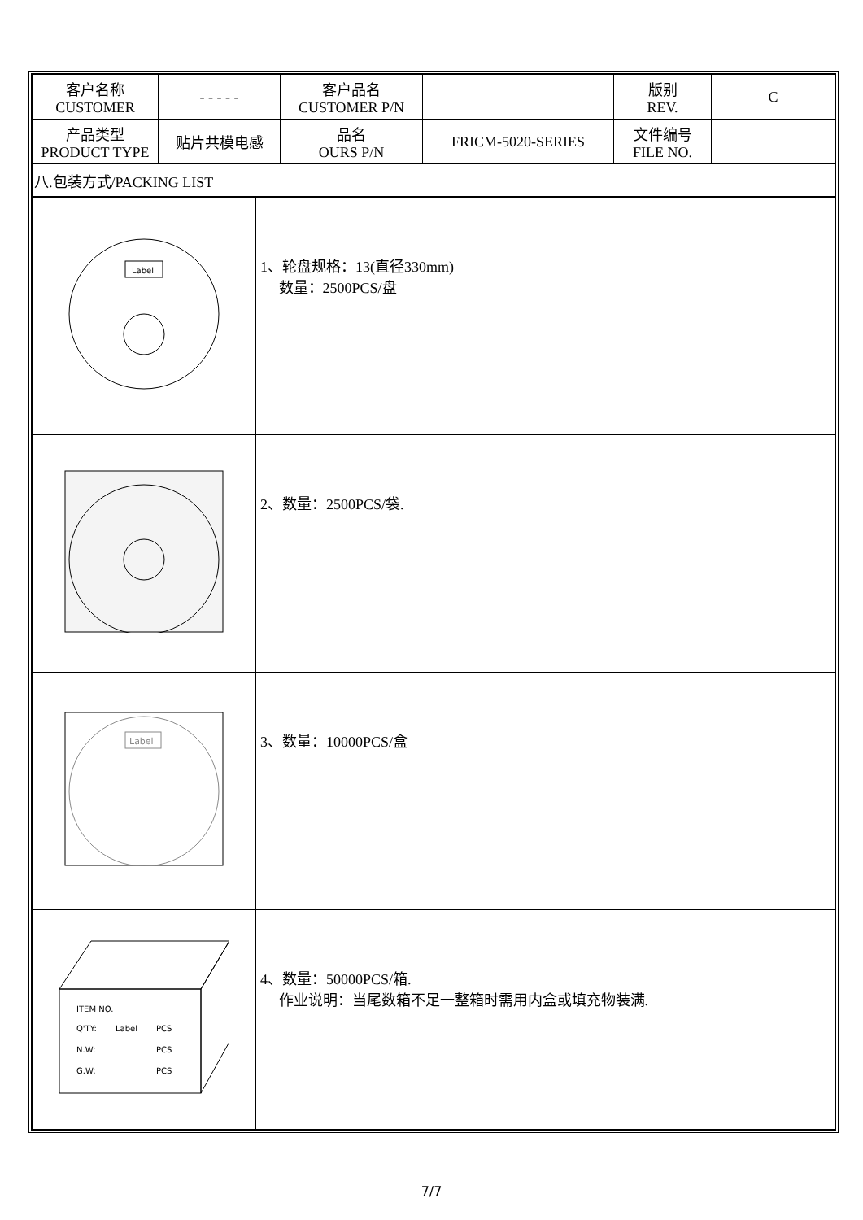| 客户名称 CUSTOMER | - - - - - | 客户品名 CUSTOMER P/N | | 版别 REV. | C |
| 产品类型 PRODUCT TYPE | 贴片共模电感 | 品名 OURS P/N | FRICM-5020-SERIES | 文件编号 FILE NO. | |
| 八.包装方式/PACKING LIST | | | | | |
| Label | 1、轮盘规格：13(直径330mm) 数量：2500PCS/盘 |
| | 2、数量：2500PCS/袋. |
| Label | 3、数量：10000PCS/盒 |
| ITEM NO. Q'TY: Label PCS N.W: PCS G.W: PCS | 4、数量：50000PCS/箱. 作业说明：当尾数箱不足一整箱时需用内盒或填充物装满. |
7/7